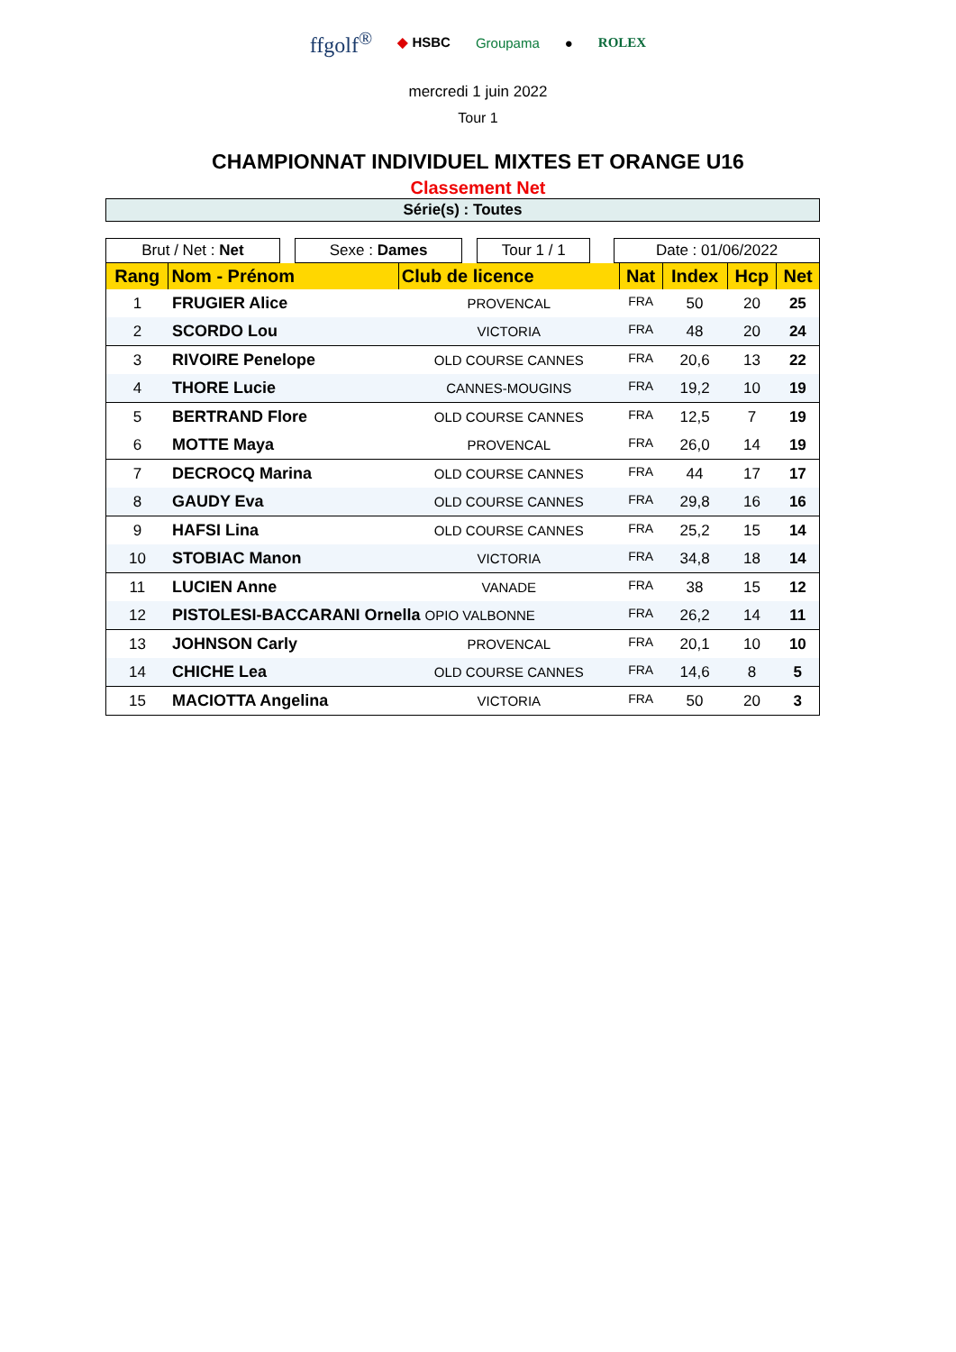ffgolf<sup>®</sup> ◆ HSBC Groupama ● ROLEX
mercredi 1 juin 2022
Tour 1
CHAMPIONNAT INDIVIDUEL MIXTES ET ORANGE U16
Classement Net
Série(s) : Toutes
| Brut / Net : Net | | Sexe : Dames | | Tour 1 / 1 | | Date : 01/06/2022 |
| Rang | Nom - Prénom | Club de licence | Nat | Index | Hcp | Net |
| --- | --- | --- | --- | --- | --- | --- |
| 1 | FRUGIER Alice | PROVENCAL | FRA | 50 | 20 | 25 |
| 2 | SCORDO Lou | VICTORIA | FRA | 48 | 20 | 24 |
| 3 | RIVOIRE Penelope | OLD COURSE CANNES | FRA | 20,6 | 13 | 22 |
| 4 | THORE Lucie | CANNES-MOUGINS | FRA | 19,2 | 10 | 19 |
| 5 | BERTRAND Flore | OLD COURSE CANNES | FRA | 12,5 | 7 | 19 |
| 6 | MOTTE Maya | PROVENCAL | FRA | 26,0 | 14 | 19 |
| 7 | DECROCQ Marina | OLD COURSE CANNES | FRA | 44 | 17 | 17 |
| 8 | GAUDY Eva | OLD COURSE CANNES | FRA | 29,8 | 16 | 16 |
| 9 | HAFSI Lina | OLD COURSE CANNES | FRA | 25,2 | 15 | 14 |
| 10 | STOBIAC Manon | VICTORIA | FRA | 34,8 | 18 | 14 |
| 11 | LUCIEN Anne | VANADE | FRA | 38 | 15 | 12 |
| 12 | PISTOLESI-BACCARANI Ornella OPIO VALBONNE | | FRA | 26,2 | 14 | 11 |
| 13 | JOHNSON Carly | PROVENCAL | FRA | 20,1 | 10 | 10 |
| 14 | CHICHE Lea | OLD COURSE CANNES | FRA | 14,6 | 8 | 5 |
| 15 | MACIOTTA Angelina | VICTORIA | FRA | 50 | 20 | 3 |